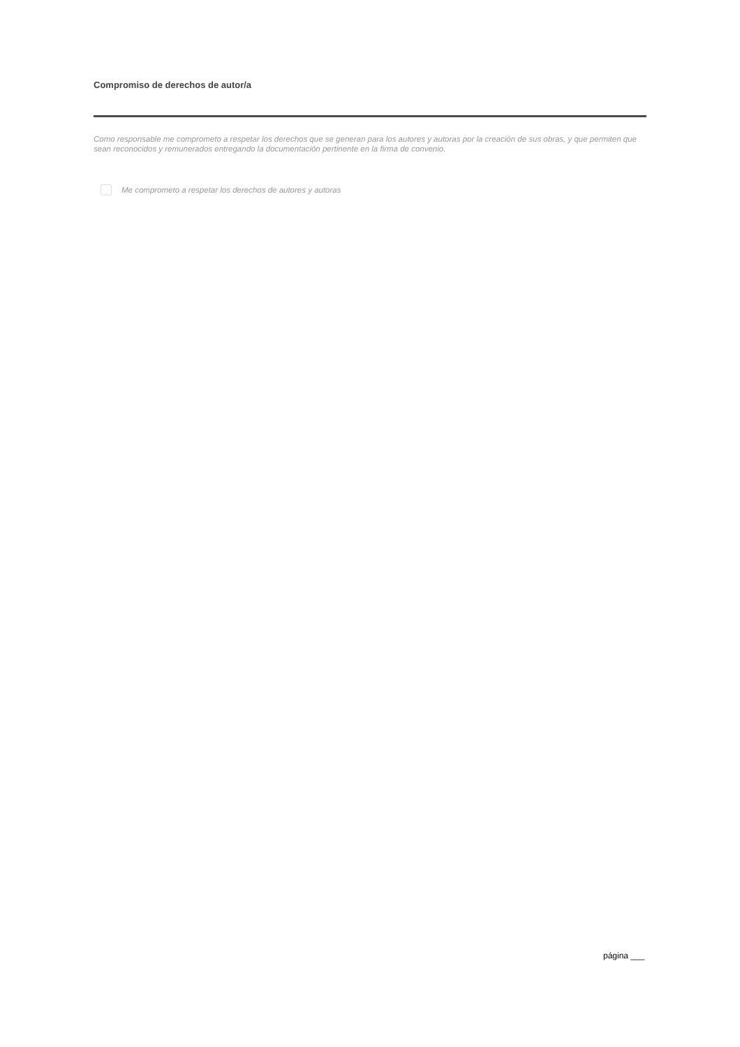Compromiso de derechos de autor/a
Como responsable me comprometo a respetar los derechos que se generan para los autores y autoras por la creación de sus obras, y que permiten que sean reconocidos y remunerados entregando la documentación pertinente en la firma de convenio.
Me comprometo a respetar los derechos de autores y autoras
página ___